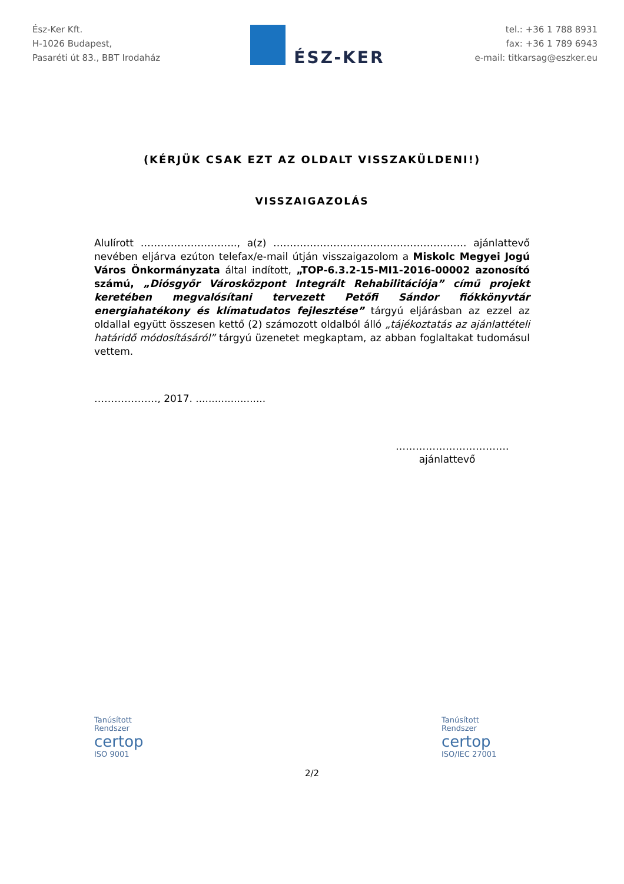Ész-Ker Kft.
H-1026 Budapest,
Pasaréti út 83., BBT Irodaház
ÉSZ-KER
tel.: +36 1 788 8931
fax: +36 1 789 6943
e-mail: titkarsag@eszker.eu
(KÉRJÜK CSAK EZT AZ OLDALT VISSZAKÜLDENI!)
VISSZAIGAZOLÁS
Alulírott ……………………….., a(z) …………………………………………………. ajánlattevő nevében eljárva ezúton telefax/e-mail útján visszaigazolom a Miskolc Megyei Jogú Város Önkormányzata által indított, „TOP-6.3.2-15-MI1-2016-00002 azonosító számú, „Diósgyőr Városközpont Integrált Rehabilitációja” című projekt keretében megvalósítani tervezett Petőfi Sándor fiókkönyvtár energiahatékony és klímatudatos fejlesztése” tárgyú eljárásban az ezzel az oldallal együtt összesen kettő (2) számozott oldalból álló „tájékoztatás az ajánlattételi határidő módosításáról” tárgyú üzenetet megkaptam, az abban foglaltakat tudomásul vettem.
………………., 2017. ......................
…………………………….
ajánlattevő
Tanúsított
Rendszer
certop
ISO 9001
Tanúsított
Rendszer
certop
ISO/IEC 27001
2/2